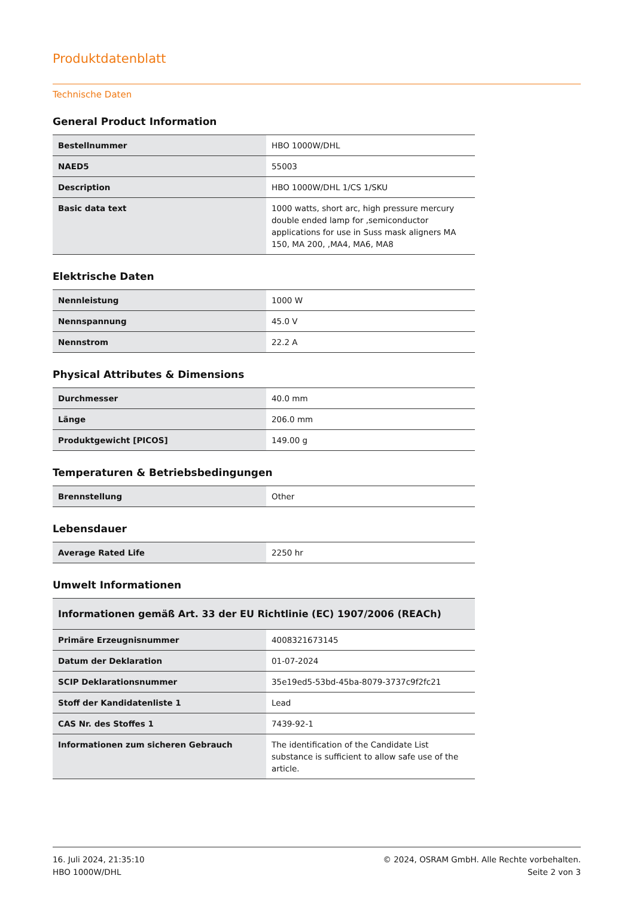Produktdatenblatt
Technische Daten
General Product Information
| Bestellnummer | HBO 1000W/DHL |
| NAED5 | 55003 |
| Description | HBO 1000W/DHL 1/CS 1/SKU |
| Basic data text | 1000 watts, short arc, high pressure mercury double ended lamp for ,semiconductor applications for use in Suss mask aligners MA 150, MA 200, ,MA4, MA6, MA8 |
Elektrische Daten
| Nennleistung | 1000 W |
| Nennspannung | 45.0 V |
| Nennstrom | 22.2 A |
Physical Attributes & Dimensions
| Durchmesser | 40.0 mm |
| Länge | 206.0 mm |
| Produktgewicht [PICOS] | 149.00 g |
Temperaturen & Betriebsbedingungen
| Brennstellung | Other |
Lebensdauer
| Average Rated Life | 2250 hr |
Umwelt Informationen
| Informationen gemäß Art. 33 der EU Richtlinie (EC) 1907/2006 (REACh) | |
| --- | --- |
| Primäre Erzeugnisnummer | 4008321673145 |
| Datum der Deklaration | 01-07-2024 |
| SCIP Deklarationsnummer | 35e19ed5-53bd-45ba-8079-3737c9f2fc21 |
| Stoff der Kandidatenliste 1 | Lead |
| CAS Nr. des Stoffes 1 | 7439-92-1 |
| Informationen zum sicheren Gebrauch | The identification of the Candidate List substance is sufficient to allow safe use of the article. |
16. Juli 2024, 21:35:10
HBO 1000W/DHL
© 2024, OSRAM GmbH. Alle Rechte vorbehalten.
Seite 2 von 3